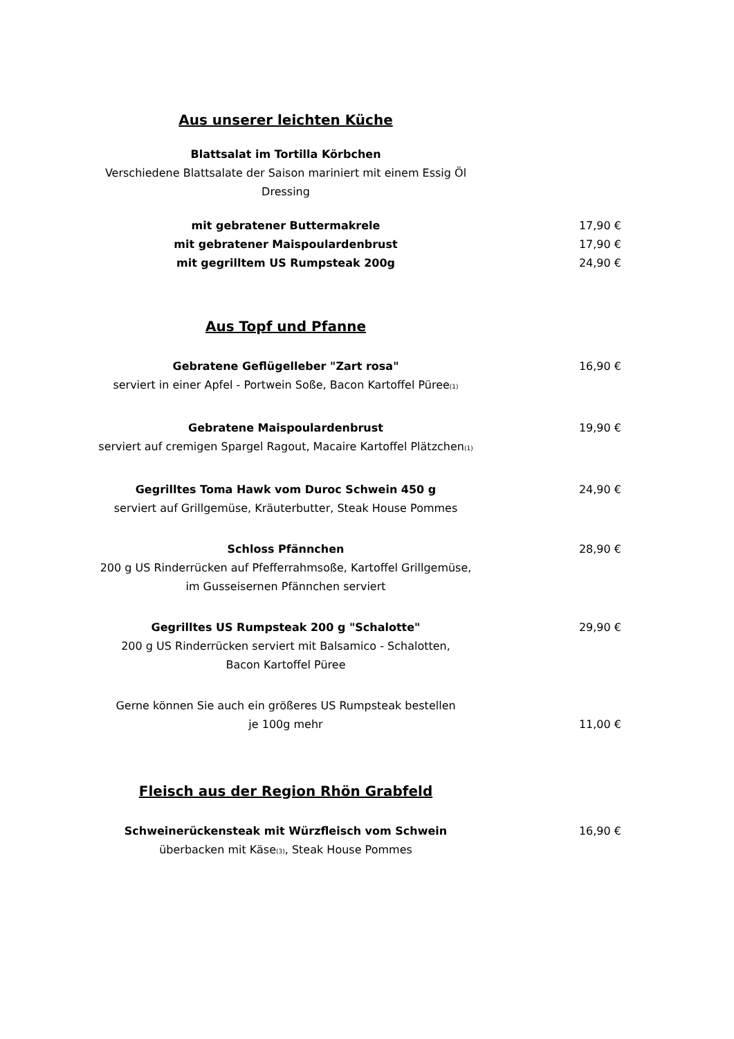Aus unserer leichten Küche
Blattsalat im Tortilla Körbchen
Verschiedene Blattsalate der Saison mariniert mit einem Essig Öl Dressing
mit gebratener Buttermakrele 17,90 €
mit gebratener Maispoulardenbrust 17,90 €
mit gegrilltem US Rumpsteak 200g 24,90 €
Aus Topf und Pfanne
Gebratene Geflügelleber "Zart rosa"
serviert in einer Apfel - Portwein Soße, Bacon Kartoffel Püree<sup>(1)</sup>
16,90 €
Gebratene Maispoulardenbrust
serviert auf cremigen Spargel Ragout, Macaire Kartoffel Plätzchen<sup>(1)</sup>
19,90 €
Gegrilltes Toma Hawk vom Duroc Schwein 450 g
serviert auf Grillgemüse, Kräuterbutter, Steak House Pommes
24,90 €
Schloss Pfännchen
200 g US Rinderrücken auf Pfefferrahmsoße, Kartoffel Grillgemüse,
im Gusseisernen Pfännchen serviert
28,90 €
Gegrilltes US Rumpsteak 200 g "Schalotte"
200 g US Rinderrücken serviert mit Balsamico - Schalotten,
Bacon Kartoffel Püree
29,90 €
Gerne können Sie auch ein größeres US Rumpsteak bestellen
je 100g mehr
11,00 €
Fleisch aus der Region Rhön Grabfeld
Schweinerückensteak mit Würzfleisch vom Schwein
überbacken mit Käse<sup>(3)</sup>, Steak House Pommes
16,90 €